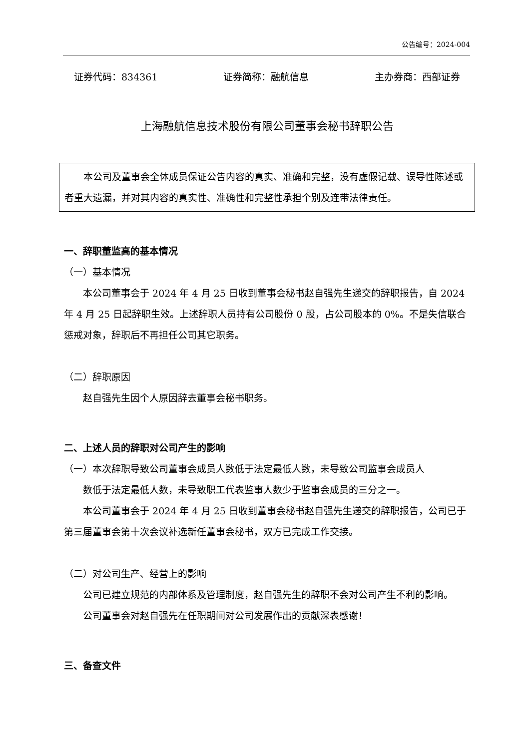公告编号：2024-004
证券代码：834361 证券简称：融航信息 主办券商：西部证券
上海融航信息技术股份有限公司董事会秘书辞职公告
本公司及董事会全体成员保证公告内容的真实、准确和完整，没有虚假记载、误导性陈述或者重大遗漏，并对其内容的真实性、准确性和完整性承担个别及连带法律责任。
一、辞职董监高的基本情况
（一）基本情况
本公司董事会于 2024 年 4 月 25 日收到董事会秘书赵自强先生递交的辞职报告，自 2024 年 4 月 25 日起辞职生效。上述辞职人员持有公司股份 0 股，占公司股本的 0%。不是失信联合惩戒对象，辞职后不再担任公司其它职务。
（二）辞职原因
赵自强先生因个人原因辞去董事会秘书职务。
二、上述人员的辞职对公司产生的影响
（一）本次辞职导致公司董事会成员人数低于法定最低人数，未导致公司监事会成员人
数低于法定最低人数，未导致职工代表监事人数少于监事会成员的三分之一。
本公司董事会于 2024 年 4 月 25 日收到董事会秘书赵自强先生递交的辞职报告，公司已于第三届董事会第十次会议补选新任董事会秘书，双方已完成工作交接。
（二）对公司生产、经营上的影响
公司已建立规范的内部体系及管理制度，赵自强先生的辞职不会对公司产生不利的影响。
公司董事会对赵自强先在任职期间对公司发展作出的贡献深表感谢！
三、备查文件